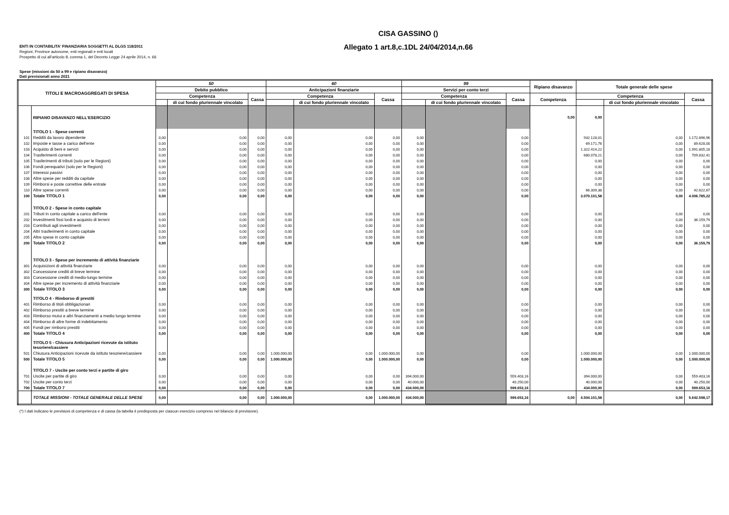ENTI IN CONTABILITA' FINANZIARIA SOGGETTI AL DLGS 118/2011
Regioni, Province autonome, enti regionali e enti locali
Prospetto di cui all'articolo 8, comma 1, del Decreto Legge 24 aprile 2014, n. 66
CISA GASSINO ()
Allegato 1 art.8,c.1DL 24/04/2014,n.66
Spese (missioni da 50 a 99 e ripiano disavanzo)
Dati previsionali anno 2021
| TITOLI E MACROAGGREGATI DI SPESA | | 50 | | | 60 | | | 99 | | | Ripiano disavanzo | Totale generale delle spese | | |
| --- | --- | --- | --- | --- | --- | --- | --- | --- | --- | --- | --- | --- | --- | --- |
| | | Debito pubblico | | | Anticipazioni finanziarie | | | Servizi per conto terzi | | | | | | |
| | | Competenza | | Cassa | Competenza | | Cassa | Competenza | | Cassa | Competenza | Competenza | | Cassa |
| | | | di cui fondo pluriennale vincolato | | | di cui fondo pluriennale vincolato | | | di cui fondo pluriennale vincolato | | | | di cui fondo pluriennale vincolato | |
| | RIPIANO DISAVANZO NELL'ESERCIZIO | | | | | | | | | | 0,00 | 0,00 | | |
| | TITOLO 1 - Spese correnti | | | | | | | | | | | | | |
| 101 | Redditi da lavoro dipendente | 0,00 | 0,00 | 0,00 | 0,00 | 0,00 | 0,00 | 0,00 | | 0,00 | | 932.128,01 | 0,00 | 1.172.896,96 |
| 102 | Imposte e tasse a carico dell'ente | 0,00 | 0,00 | 0,00 | 0,00 | 0,00 | 0,00 | 0,00 | | 0,00 | | 69.171,76 | 0,00 | 89.628,00 |
| 103 | Acquisto di beni e servizi | 0,00 | 0,00 | 0,00 | 0,00 | 0,00 | 0,00 | 0,00 | | 0,00 | | 1.322.414,22 | 0,00 | 1.991.805,18 |
| 104 | Trasferimenti correnti | 0,00 | 0,00 | 0,00 | 0,00 | 0,00 | 0,00 | 0,00 | | 0,00 | | 680.078,21 | 0,00 | 709.832,41 |
| 105 | Trasferimenti di tributi (solo per le Regioni) | 0,00 | 0,00 | 0,00 | 0,00 | 0,00 | 0,00 | 0,00 | | 0,00 | | 0,00 | 0,00 | 0,00 |
| 106 | Fondi perequativi (solo per le Regioni) | 0,00 | 0,00 | 0,00 | 0,00 | 0,00 | 0,00 | 0,00 | | 0,00 | | 0,00 | 0,00 | 0,00 |
| 107 | Interessi passivi | 0,00 | 0,00 | 0,00 | 0,00 | 0,00 | 0,00 | 0,00 | | 0,00 | | 0,00 | 0,00 | 0,00 |
| 108 | Altre spese per redditi da capitale | 0,00 | 0,00 | 0,00 | 0,00 | 0,00 | 0,00 | 0,00 | | 0,00 | | 0,00 | 0,00 | 0,00 |
| 109 | Rimborsi e poste correttive delle entrate | 0,00 | 0,00 | 0,00 | 0,00 | 0,00 | 0,00 | 0,00 | | 0,00 | | 0,00 | 0,00 | 0,00 |
| 110 | Altre spese correnti | 0,00 | 0,00 | 0,00 | 0,00 | 0,00 | 0,00 | 0,00 | | 0,00 | | 66.309,38 | 0,00 | 42.622,67 |
| 100 | Totale TITOLO 1 | 0,00 | 0,00 | 0,00 | 0,00 | 0,00 | 0,00 | 0,00 | | 0,00 | | 3.070.101,58 | 0,00 | 4.006.785,22 |
| | TITOLO 2 - Spese in conto capitale | | | | | | | | | | | | | |
| 201 | Tributi in conto capitale a carico dell'ente | 0,00 | 0,00 | 0,00 | 0,00 | 0,00 | 0,00 | 0,00 | | 0,00 | | 0,00 | 0,00 | 0,00 |
| 202 | Investimenti fissi lordi e acquisto di terreni | 0,00 | 0,00 | 0,00 | 0,00 | 0,00 | 0,00 | 0,00 | | 0,00 | | 0,00 | 0,00 | 36.159,79 |
| 203 | Contributi agli investimenti | 0,00 | 0,00 | 0,00 | 0,00 | 0,00 | 0,00 | 0,00 | | 0,00 | | 0,00 | 0,00 | 0,00 |
| 204 | Altri trasferimenti in conto capitale | 0,00 | 0,00 | 0,00 | 0,00 | 0,00 | 0,00 | 0,00 | | 0,00 | | 0,00 | 0,00 | 0,00 |
| 205 | Altre spese in conto capitale | 0,00 | 0,00 | 0,00 | 0,00 | 0,00 | 0,00 | 0,00 | | 0,00 | | 0,00 | 0,00 | 0,00 |
| 200 | Totale TITOLO 2 | 0,00 | 0,00 | 0,00 | 0,00 | 0,00 | 0,00 | 0,00 | | 0,00 | | 0,00 | 0,00 | 36.159,79 |
| | TITOLO 3 - Spese per incremento di attività finanziarie | | | | | | | | | | | | | |
| 301 | Acquisizioni di attività finanziarie | 0,00 | 0,00 | 0,00 | 0,00 | 0,00 | 0,00 | 0,00 | | 0,00 | | 0,00 | 0,00 | 0,00 |
| 302 | Concessione crediti di breve termine | 0,00 | 0,00 | 0,00 | 0,00 | 0,00 | 0,00 | 0,00 | | 0,00 | | 0,00 | 0,00 | 0,00 |
| 303 | Concessione crediti di medio-lungo termine | 0,00 | 0,00 | 0,00 | 0,00 | 0,00 | 0,00 | 0,00 | | 0,00 | | 0,00 | 0,00 | 0,00 |
| 304 | Altre spese per incremento di attività finanziarie | 0,00 | 0,00 | 0,00 | 0,00 | 0,00 | 0,00 | 0,00 | | 0,00 | | 0,00 | 0,00 | 0,00 |
| 300 | Totale TITOLO 3 | 0,00 | 0,00 | 0,00 | 0,00 | 0,00 | 0,00 | 0,00 | | 0,00 | | 0,00 | 0,00 | 0,00 |
| | TITOLO 4 - Rimborso di prestiti | | | | | | | | | | | | | |
| 401 | Rimborso di titoli obbligazionari | 0,00 | 0,00 | 0,00 | 0,00 | 0,00 | 0,00 | 0,00 | | 0,00 | | 0,00 | 0,00 | 0,00 |
| 402 | Rimborso prestiti a breve termine | 0,00 | 0,00 | 0,00 | 0,00 | 0,00 | 0,00 | 0,00 | | 0,00 | | 0,00 | 0,00 | 0,00 |
| 403 | Rimborso mutui e altri finanziamenti a medio lungo termine | 0,00 | 0,00 | 0,00 | 0,00 | 0,00 | 0,00 | 0,00 | | 0,00 | | 0,00 | 0,00 | 0,00 |
| 404 | Rimborso di altre forme di indebitamento | 0,00 | 0,00 | 0,00 | 0,00 | 0,00 | 0,00 | 0,00 | | 0,00 | | 0,00 | 0,00 | 0,00 |
| 405 | Fondi per rimborsi prestiti | 0,00 | 0,00 | 0,00 | 0,00 | 0,00 | 0,00 | 0,00 | | 0,00 | | 0,00 | 0,00 | 0,00 |
| 400 | Totale TITOLO 4 | 0,00 | 0,00 | 0,00 | 0,00 | 0,00 | 0,00 | 0,00 | | 0,00 | | 0,00 | 0,00 | 0,00 |
| | TITOLO 5 - Chiusura Anticipazioni ricevute da istituto tesoriere/cassiere | | | | | | | | | | | | | |
| 501 | Chiusura Anticipazioni ricevute da istituto tesoriere/cassiere | 0,00 | 0,00 | 0,00 | 1.000.000,00 | 0,00 | 1.000.000,00 | 0,00 | | 0,00 | | 1.000.000,00 | 0,00 | 1.000.000,00 |
| 500 | Totale TITOLO 5 | 0,00 | 0,00 | 0,00 | 1.000.000,00 | 0,00 | 1.000.000,00 | 0,00 | | 0,00 | | 1.000.000,00 | 0,00 | 1.000.000,00 |
| | TITOLO 7 - Uscite per conto terzi e partite di giro | | | | | | | | | | | | | |
| 701 | Uscite per partite di giro | 0,00 | 0,00 | 0,00 | 0,00 | 0,00 | 0,00 | 394.000,00 | | 559.403,16 | | 394.000,00 | 0,00 | 559.403,16 |
| 702 | Uscite per conto terzi | 0,00 | 0,00 | 0,00 | 0,00 | 0,00 | 0,00 | 40.000,00 | | 40.250,00 | | 40.000,00 | 0,00 | 40.250,00 |
| 700 | Totale TITOLO 7 | 0,00 | 0,00 | 0,00 | 0,00 | 0,00 | 0,00 | 434.000,00 | | 599.653,16 | | 434.000,00 | 0,00 | 599.653,16 |
| | TOTALE MISSIONI - TOTALE GENERALE DELLE SPESE | 0,00 | 0,00 | 0,00 | 1.000.000,00 | 0,00 | 1.000.000,00 | 434.000,00 | | 599.653,16 | 0,00 | 4.504.101,58 | 0,00 | 5.642.598,17 |
(*) I dati indicano le previsioni di competenza e di cassa (la tabella è predisposta per ciascun esercizio compreso nel bilancio di previsione).